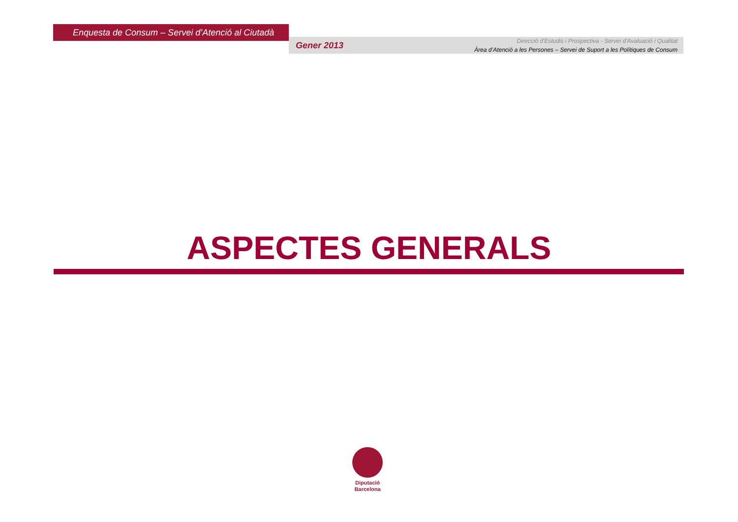Enquesta de Consum – Servei d’Atenció al Ciutadà
Gener 2013
Direcció d'Estudis i Prospectiva - Servei d'Avaluació i Qualitat
Àrea d’Atenció a les Persones – Servei de Suport a les Polítiques de Consum
ASPECTES GENERALS
Diputació
Barcelona